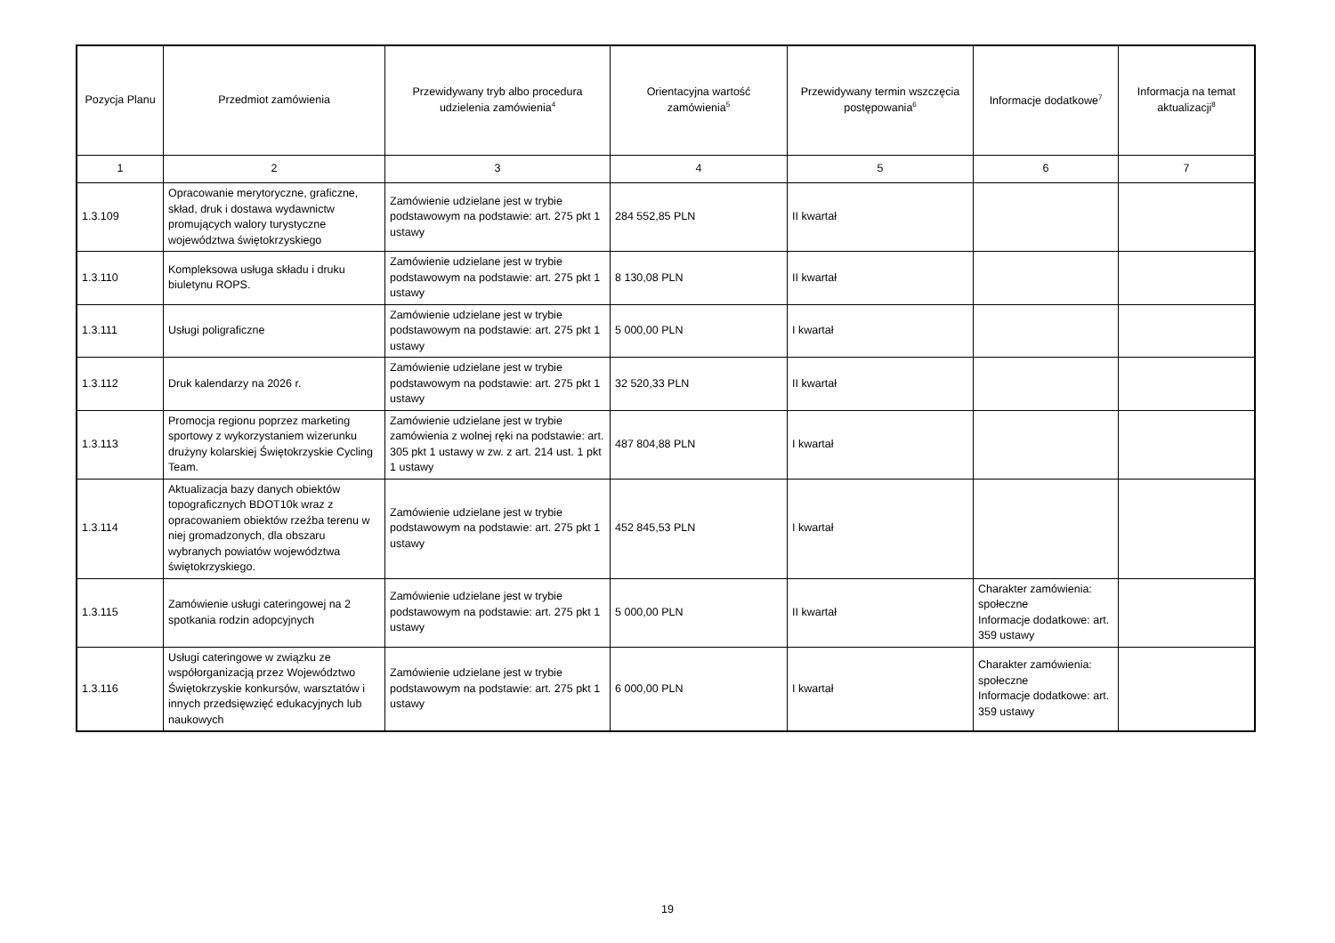| Pozycja Planu | Przedmiot zamówienia | Przewidywany tryb albo procedura udzielenia zamówienia<sup>4</sup> | Orientacyjna wartość zamówienia<sup>5</sup> | Przewidywany termin wszczęcia postępowania<sup>6</sup> | Informacje dodatkowe<sup>7</sup> | Informacja na temat aktualizacji<sup>8</sup> |
| --- | --- | --- | --- | --- | --- | --- |
| 1 | 2 | 3 | 4 | 5 | 6 | 7 |
| 1.3.109 | Opracowanie merytoryczne, graficzne, skład, druk i dostawa wydawnictw promujących walory turystyczne województwa świętokrzyskiego | Zamówienie udzielane jest w trybie podstawowym na podstawie: art. 275 pkt 1 ustawy | 284 552,85 PLN | II kwartał | | |
| 1.3.110 | Kompleksowa usługa składu i druku biuletynu ROPS. | Zamówienie udzielane jest w trybie podstawowym na podstawie: art. 275 pkt 1 ustawy | 8 130,08 PLN | II kwartał | | |
| 1.3.111 | Usługi poligraficzne | Zamówienie udzielane jest w trybie podstawowym na podstawie: art. 275 pkt 1 ustawy | 5 000,00 PLN | I kwartał | | |
| 1.3.112 | Druk kalendarzy na 2026 r. | Zamówienie udzielane jest w trybie podstawowym na podstawie: art. 275 pkt 1 ustawy | 32 520,33 PLN | II kwartał | | |
| 1.3.113 | Promocja regionu poprzez marketing sportowy z wykorzystaniem wizerunku drużyny kolarskiej Świętokrzyskie Cycling Team. | Zamówienie udzielane jest w trybie zamówienia z wolnej ręki na podstawie: art. 305 pkt 1 ustawy w zw. z art. 214 ust. 1 pkt 1 ustawy | 487 804,88 PLN | I kwartał | | |
| 1.3.114 | Aktualizacja bazy danych obiektów topograficznych BDOT10k wraz z opracowaniem obiektów rzeźba terenu w niej gromadzonych, dla obszaru wybranych powiatów województwa świętokrzyskiego. | Zamówienie udzielane jest w trybie podstawowym na podstawie: art. 275 pkt 1 ustawy | 452 845,53 PLN | I kwartał | | |
| 1.3.115 | Zamówienie usługi cateringowej na 2 spotkania rodzin adopcyjnych | Zamówienie udzielane jest w trybie podstawowym na podstawie: art. 275 pkt 1 ustawy | 5 000,00 PLN | II kwartał | Charakter zamówienia: społeczne Informacje dodatkowe: art. 359 ustawy | |
| 1.3.116 | Usługi cateringowe w związku ze współorganizacją przez Województwo Świętokrzyskie konkursów, warsztatów i innych przedsięwzięć edukacyjnych lub naukowych | Zamówienie udzielane jest w trybie podstawowym na podstawie: art. 275 pkt 1 ustawy | 6 000,00 PLN | I kwartał | Charakter zamówienia: społeczne Informacje dodatkowe: art. 359 ustawy | |
19